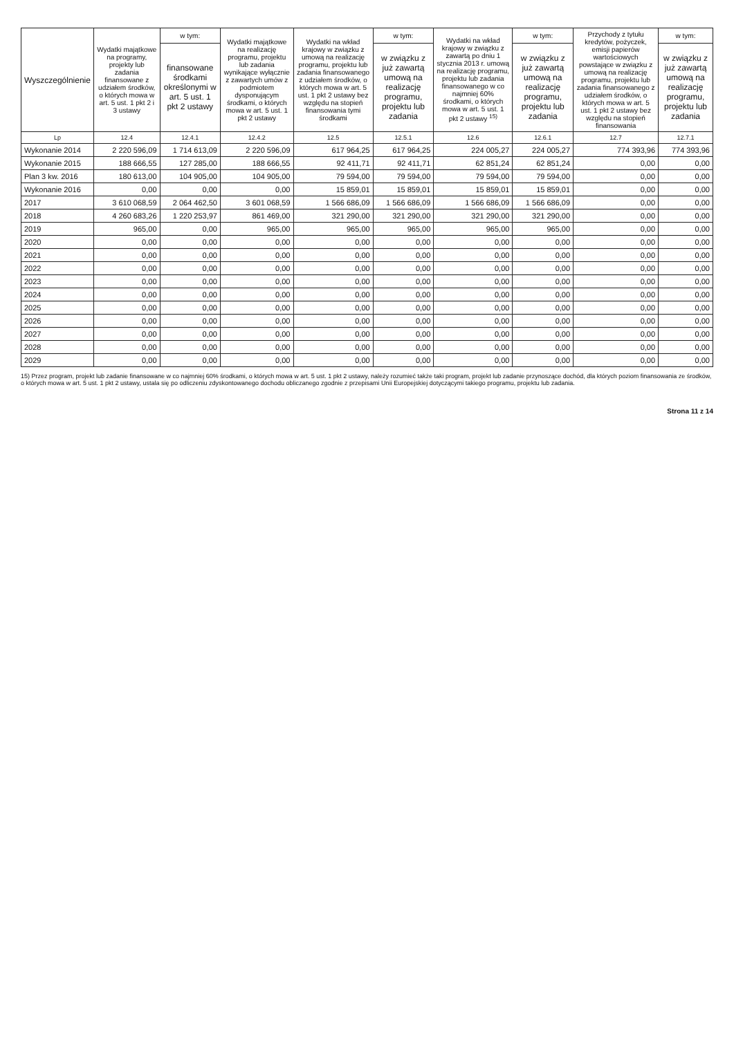| Wyszczególnienie | Wydatki majątkowe na programy, projekty lub zadania finansowane z udziałem środków, o których mowa w art. 5 ust. 1 pkt 2 i 3 ustawy | w tym: | Wydatki majątkowe na realizację programu, projektu lub zadania wynikające wyłącznie z zawartych umów z podmiotem dysponującym środkami, o których mowa w art. 5 ust. 1 pkt 2 ustawy | Wydatki na wkład krajowy w związku z umową na realizację programu, projektu lub zadania finansowanego z udziałem środków, o których mowa w art. 5 ust. 1 pkt 2 ustawy bez względu na stopień finansowania tymi środkami | w tym: | Wydatki na wkład krajowy w związku z zawartą po dniu 1 stycznia 2013 r. umową na realizację programu, projektu lub zadania finansowanego w co najmniej 60% środkami, o których mowa w art. 5 ust. 1 pkt 2 ustawy <sup>15)</sup> | w tym: | Przychody z tytułu kredytów, pożyczek, emisji papierów wartościowych powstające w związku z umową na realizację programu, projektu lub zadania finansowanego z udziałem środków, o których mowa w art. 5 ust. 1 pkt 2 ustawy bez względu na stopień finansowania | w tym: |
| --- | --- | --- | --- | --- | --- | --- | --- | --- | --- |
| | | finansowane środkami określonymi w art. 5 ust. 1 pkt 2 ustawy | | | w związku z już zawartą umową na realizację programu, projektu lub zadania | | w związku z już zawartą umową na realizację programu, projektu lub zadania | | w związku z już zawartą umową na realizację programu, projektu lub zadania |
| Lp | 12.4 | 12.4.1 | 12.4.2 | 12.5 | 12.5.1 | 12.6 | 12.6.1 | 12.7 | 12.7.1 |
| Wykonanie 2014 | 2 220 596,09 | 1 714 613,09 | 2 220 596,09 | 617 964,25 | 617 964,25 | 224 005,27 | 224 005,27 | 774 393,96 | 774 393,96 |
| Wykonanie 2015 | 188 666,55 | 127 285,00 | 188 666,55 | 92 411,71 | 92 411,71 | 62 851,24 | 62 851,24 | 0,00 | 0,00 |
| Plan 3 kw. 2016 | 180 613,00 | 104 905,00 | 104 905,00 | 79 594,00 | 79 594,00 | 79 594,00 | 79 594,00 | 0,00 | 0,00 |
| Wykonanie 2016 | 0,00 | 0,00 | 0,00 | 15 859,01 | 15 859,01 | 15 859,01 | 15 859,01 | 0,00 | 0,00 |
| 2017 | 3 610 068,59 | 2 064 462,50 | 3 601 068,59 | 1 566 686,09 | 1 566 686,09 | 1 566 686,09 | 1 566 686,09 | 0,00 | 0,00 |
| 2018 | 4 260 683,26 | 1 220 253,97 | 861 469,00 | 321 290,00 | 321 290,00 | 321 290,00 | 321 290,00 | 0,00 | 0,00 |
| 2019 | 965,00 | 0,00 | 965,00 | 965,00 | 965,00 | 965,00 | 965,00 | 0,00 | 0,00 |
| 2020 | 0,00 | 0,00 | 0,00 | 0,00 | 0,00 | 0,00 | 0,00 | 0,00 | 0,00 |
| 2021 | 0,00 | 0,00 | 0,00 | 0,00 | 0,00 | 0,00 | 0,00 | 0,00 | 0,00 |
| 2022 | 0,00 | 0,00 | 0,00 | 0,00 | 0,00 | 0,00 | 0,00 | 0,00 | 0,00 |
| 2023 | 0,00 | 0,00 | 0,00 | 0,00 | 0,00 | 0,00 | 0,00 | 0,00 | 0,00 |
| 2024 | 0,00 | 0,00 | 0,00 | 0,00 | 0,00 | 0,00 | 0,00 | 0,00 | 0,00 |
| 2025 | 0,00 | 0,00 | 0,00 | 0,00 | 0,00 | 0,00 | 0,00 | 0,00 | 0,00 |
| 2026 | 0,00 | 0,00 | 0,00 | 0,00 | 0,00 | 0,00 | 0,00 | 0,00 | 0,00 |
| 2027 | 0,00 | 0,00 | 0,00 | 0,00 | 0,00 | 0,00 | 0,00 | 0,00 | 0,00 |
| 2028 | 0,00 | 0,00 | 0,00 | 0,00 | 0,00 | 0,00 | 0,00 | 0,00 | 0,00 |
| 2029 | 0,00 | 0,00 | 0,00 | 0,00 | 0,00 | 0,00 | 0,00 | 0,00 | 0,00 |
15) Przez program, projekt lub zadanie finansowane w co najmniej 60% środkami, o których mowa w art. 5 ust. 1 pkt 2 ustawy, należy rozumieć także taki program, projekt lub zadanie przynoszące dochód, dla których poziom finansowania ze środków, o których mowa w art. 5 ust. 1 pkt 2 ustawy, ustala się po odliczeniu zdyskontowanego dochodu obliczanego zgodnie z przepisami Unii Europejskiej dotyczącymi takiego programu, projektu lub zadania.
Strona 11 z 14